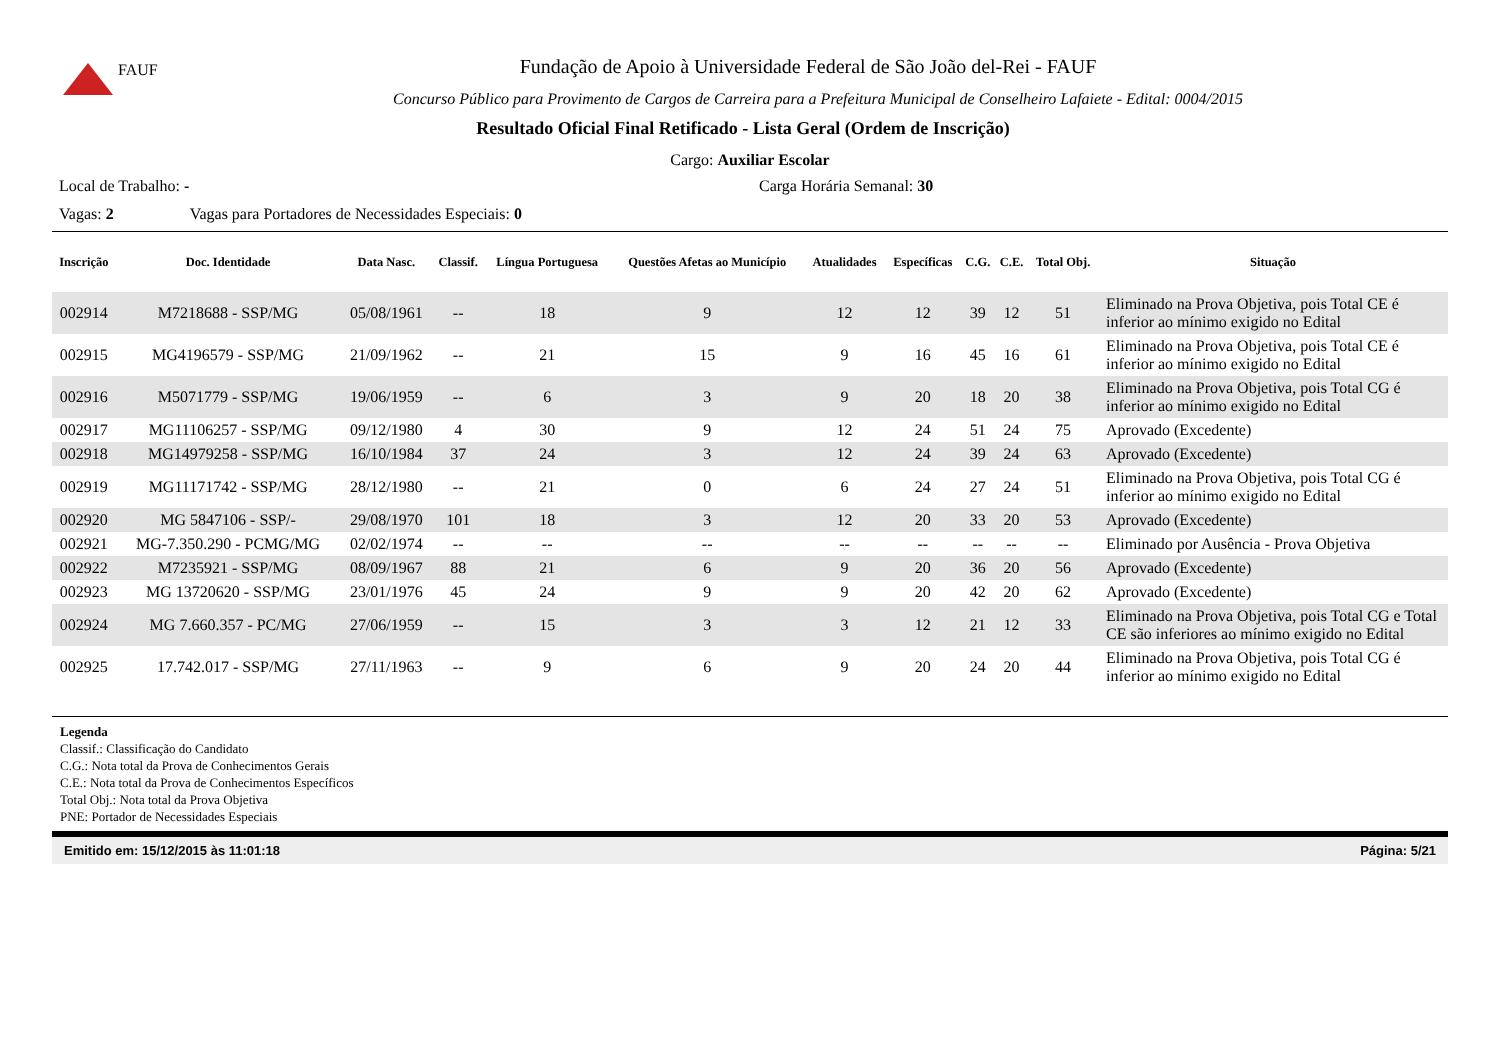FAUF
Fundação de Apoio à Universidade Federal de São João del-Rei - FAUF
Concurso Público para Provimento de Cargos de Carreira para a Prefeitura Municipal de Conselheiro Lafaiete - Edital: 0004/2015
Resultado Oficial Final Retificado - Lista Geral (Ordem de Inscrição)
Cargo: Auxiliar Escolar
Local de Trabalho: - Carga Horária Semanal: 30
Vagas: 2 Vagas para Portadores de Necessidades Especiais: 0
| Inscrição | Doc. Identidade | Data Nasc. | Classif. | Língua Portuguesa | Questões Afetas ao Município | Atualidades | Específicas | C.G. | C.E. | Total Obj. | Situação |
| --- | --- | --- | --- | --- | --- | --- | --- | --- | --- | --- | --- |
| 002914 | M7218688 - SSP/MG | 05/08/1961 | -- | 18 | 9 | 12 | 12 | 39 | 12 | 51 | Eliminado na Prova Objetiva, pois Total CE é inferior ao mínimo exigido no Edital |
| 002915 | MG4196579 - SSP/MG | 21/09/1962 | -- | 21 | 15 | 9 | 16 | 45 | 16 | 61 | Eliminado na Prova Objetiva, pois Total CE é inferior ao mínimo exigido no Edital |
| 002916 | M5071779 - SSP/MG | 19/06/1959 | -- | 6 | 3 | 9 | 20 | 18 | 20 | 38 | Eliminado na Prova Objetiva, pois Total CG é inferior ao mínimo exigido no Edital |
| 002917 | MG11106257 - SSP/MG | 09/12/1980 | 4 | 30 | 9 | 12 | 24 | 51 | 24 | 75 | Aprovado (Excedente) |
| 002918 | MG14979258 - SSP/MG | 16/10/1984 | 37 | 24 | 3 | 12 | 24 | 39 | 24 | 63 | Aprovado (Excedente) |
| 002919 | MG11171742 - SSP/MG | 28/12/1980 | -- | 21 | 0 | 6 | 24 | 27 | 24 | 51 | Eliminado na Prova Objetiva, pois Total CG é inferior ao mínimo exigido no Edital |
| 002920 | MG 5847106 - SSP/- | 29/08/1970 | 101 | 18 | 3 | 12 | 20 | 33 | 20 | 53 | Aprovado (Excedente) |
| 002921 | MG-7.350.290 - PCMG/MG | 02/02/1974 | -- | -- | -- | -- | -- | -- | -- | -- | Eliminado por Ausência - Prova Objetiva |
| 002922 | M7235921 - SSP/MG | 08/09/1967 | 88 | 21 | 6 | 9 | 20 | 36 | 20 | 56 | Aprovado (Excedente) |
| 002923 | MG 13720620 - SSP/MG | 23/01/1976 | 45 | 24 | 9 | 9 | 20 | 42 | 20 | 62 | Aprovado (Excedente) |
| 002924 | MG 7.660.357 - PC/MG | 27/06/1959 | -- | 15 | 3 | 3 | 12 | 21 | 12 | 33 | Eliminado na Prova Objetiva, pois Total CG e Total CE são inferiores ao mínimo exigido no Edital |
| 002925 | 17.742.017 - SSP/MG | 27/11/1963 | -- | 9 | 6 | 9 | 20 | 24 | 20 | 44 | Eliminado na Prova Objetiva, pois Total CG é inferior ao mínimo exigido no Edital |
Legenda
Classif.: Classificação do Candidato
C.G.: Nota total da Prova de Conhecimentos Gerais
C.E.: Nota total da Prova de Conhecimentos Específicos
Total Obj.: Nota total da Prova Objetiva
PNE: Portador de Necessidades Especiais
Emitido em: 15/12/2015 às 11:01:18 Página: 5/21